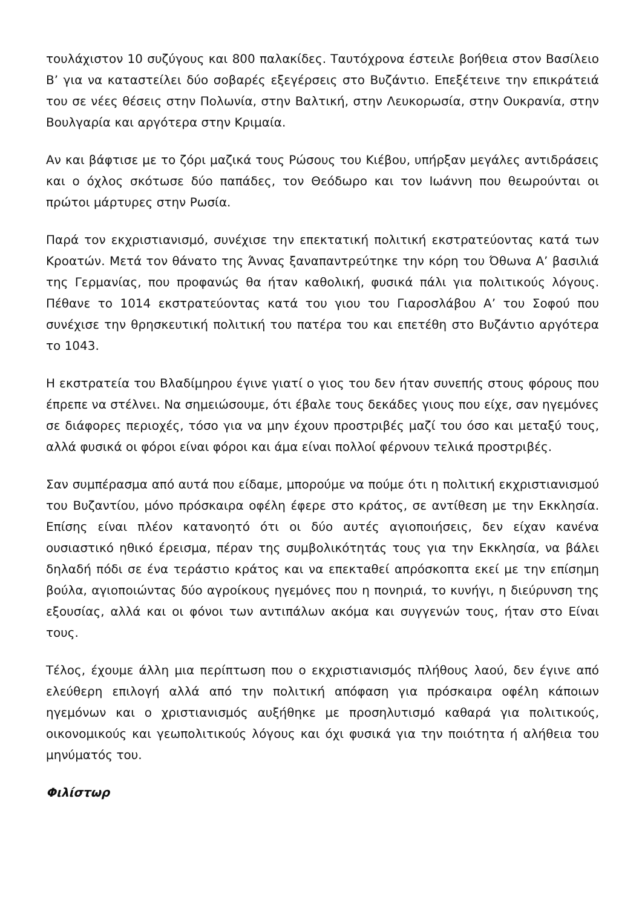τουλάχιστον 10 συζύγους και 800 παλακίδες. Ταυτόχρονα έστειλε βοήθεια στον Βασίλειο Β’ για να καταστείλει δύο σοβαρές εξεγέρσεις στο Βυζάντιο. Επεξέτεινε την επικράτειά του σε νέες θέσεις στην Πολωνία, στην Βαλτική, στην Λευκορωσία, στην Ουκρανία, στην Βουλγαρία και αργότερα στην Κριμαία.
Αν και βάφτισε με το ζόρι μαζικά τους Ρώσους του Κιέβου, υπήρξαν μεγάλες αντιδράσεις και ο όχλος σκότωσε δύο παπάδες, τον Θεόδωρο και τον Ιωάννη που θεωρούνται οι πρώτοι μάρτυρες στην Ρωσία.
Παρά τον εκχριστιανισμό, συνέχισε την επεκτατική πολιτική εκστρατεύοντας κατά των Κροατών. Μετά τον θάνατο της Άννας ξαναπαντρεύτηκε την κόρη του Όθωνα Α’ βασιλιά της Γερμανίας, που προφανώς θα ήταν καθολική, φυσικά πάλι για πολιτικούς λόγους. Πέθανε το 1014 εκστρατεύοντας κατά του γιου του Γιαροσλάβου Α’ του Σοφού που συνέχισε την θρησκευτική πολιτική του πατέρα του και επετέθη στο Βυζάντιο αργότερα το 1043.
Η εκστρατεία του Βλαδίμηρου έγινε γιατί ο γιος του δεν ήταν συνεπής στους φόρους που έπρεπε να στέλνει. Να σημειώσουμε, ότι έβαλε τους δεκάδες γιους που είχε, σαν ηγεμόνες σε διάφορες περιοχές, τόσο για να μην έχουν προστριβές μαζί του όσο και μεταξύ τους, αλλά φυσικά οι φόροι είναι φόροι και άμα είναι πολλοί φέρνουν τελικά προστριβές.
Σαν συμπέρασμα από αυτά που είδαμε, μπορούμε να πούμε ότι η πολιτική εκχριστιανισμού του Βυζαντίου, μόνο πρόσκαιρα οφέλη έφερε στο κράτος, σε αντίθεση με την Εκκλησία. Επίσης είναι πλέον κατανοητό ότι οι δύο αυτές αγιοποιήσεις, δεν είχαν κανένα ουσιαστικό ηθικό έρεισμα, πέραν της συμβολικότητάς τους για την Εκκλησία, να βάλει δηλαδή πόδι σε ένα τεράστιο κράτος και να επεκταθεί απρόσκοπτα εκεί με την επίσημη βούλα, αγιοποιώντας δύο αγροίκους ηγεμόνες που η πονηριά, το κυνήγι, η διεύρυνση της εξουσίας, αλλά και οι φόνοι των αντιπάλων ακόμα και συγγενών τους, ήταν στο Είναι τους.
Τέλος, έχουμε άλλη μια περίπτωση που ο εκχριστιανισμός πλήθους λαού, δεν έγινε από ελεύθερη επιλογή αλλά από την πολιτική απόφαση για πρόσκαιρα οφέλη κάποιων ηγεμόνων και ο χριστιανισμός αυξήθηκε με προσηλυτισμό καθαρά για πολιτικούς, οικονομικούς και γεωπολιτικούς λόγους και όχι φυσικά για την ποιότητα ή αλήθεια του μηνύματός του.
Φιλίστωρ